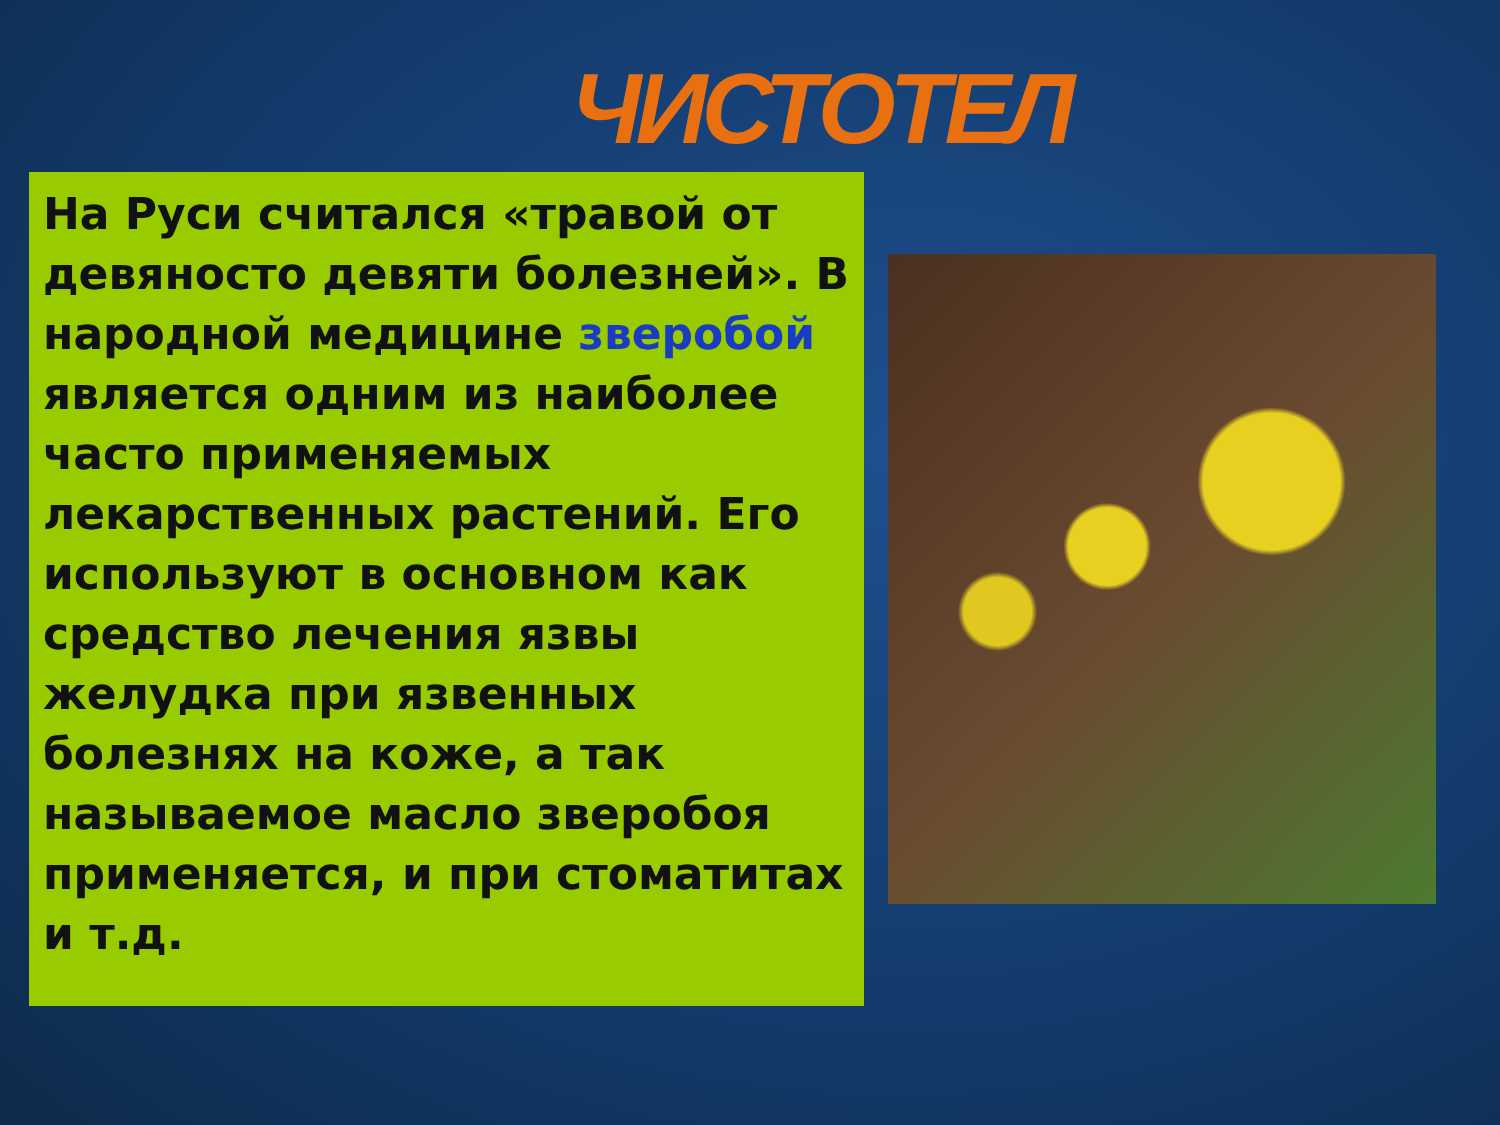ЧИСТОТЕЛ
На Руси считался «травой от девяносто девяти болезней». В народной медицине зверобой является одним из наиболее часто применяемых лекарственных растений. Его используют в основном как средство лечения язвы желудка при язвенных болезнях на коже, а так называемое масло зверобоя применяется, и при стоматитах и т.д.